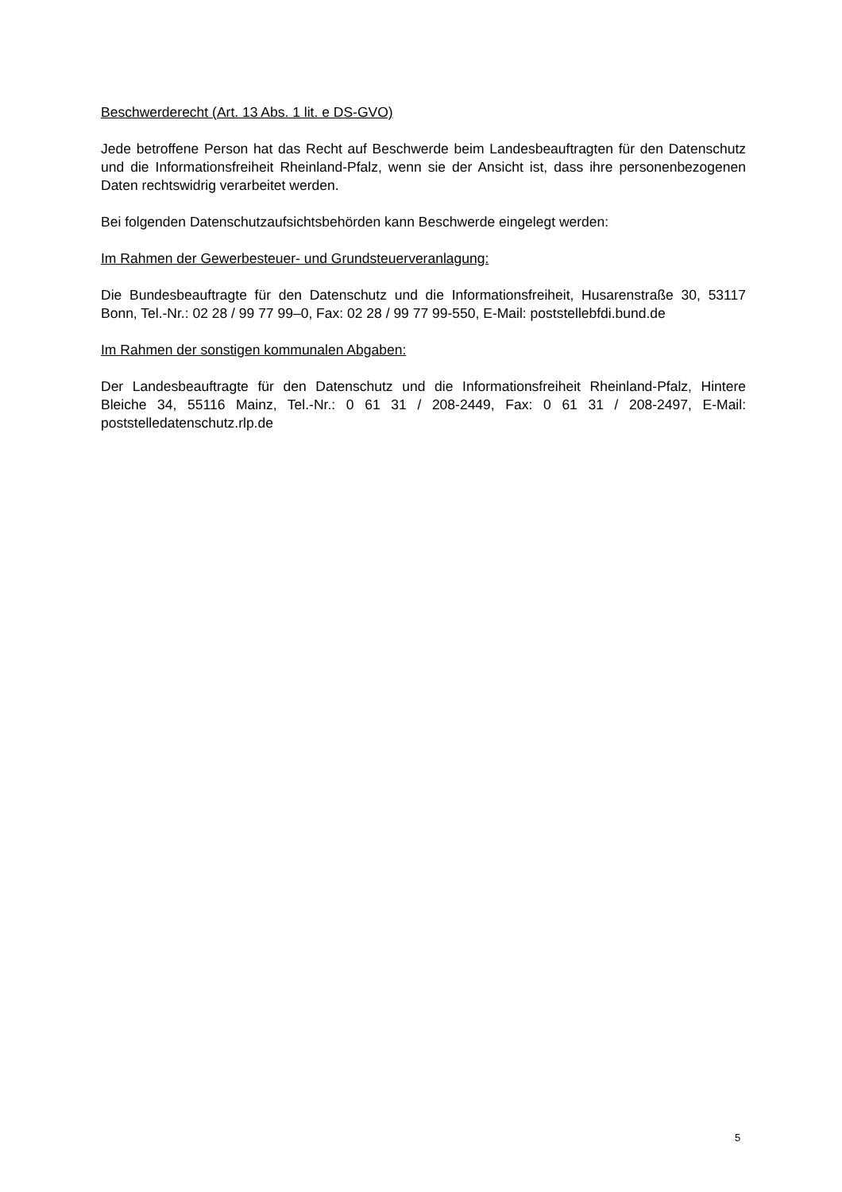Beschwerderecht (Art. 13 Abs. 1 lit. e DS-GVO)
Jede betroffene Person hat das Recht auf Beschwerde beim Landesbeauftragten für den Datenschutz und die Informationsfreiheit Rheinland-Pfalz, wenn sie der Ansicht ist, dass ihre personenbezogenen Daten rechtswidrig verarbeitet werden.
Bei folgenden Datenschutzaufsichtsbehörden kann Beschwerde eingelegt werden:
Im Rahmen der Gewerbesteuer- und Grundsteuerveranlagung:
Die Bundesbeauftragte für den Datenschutz und die Informationsfreiheit, Husarenstraße 30, 53117 Bonn, Tel.-Nr.: 02 28 / 99 77 99–0, Fax: 02 28 / 99 77 99-550, E-Mail: poststellebfdi.bund.de
Im Rahmen der sonstigen kommunalen Abgaben:
Der Landesbeauftragte für den Datenschutz und die Informationsfreiheit Rheinland-Pfalz, Hintere Bleiche 34, 55116 Mainz, Tel.-Nr.: 0 61 31 / 208-2449, Fax: 0 61 31 / 208-2497, E-Mail: poststelledatenschutz.rlp.de
5